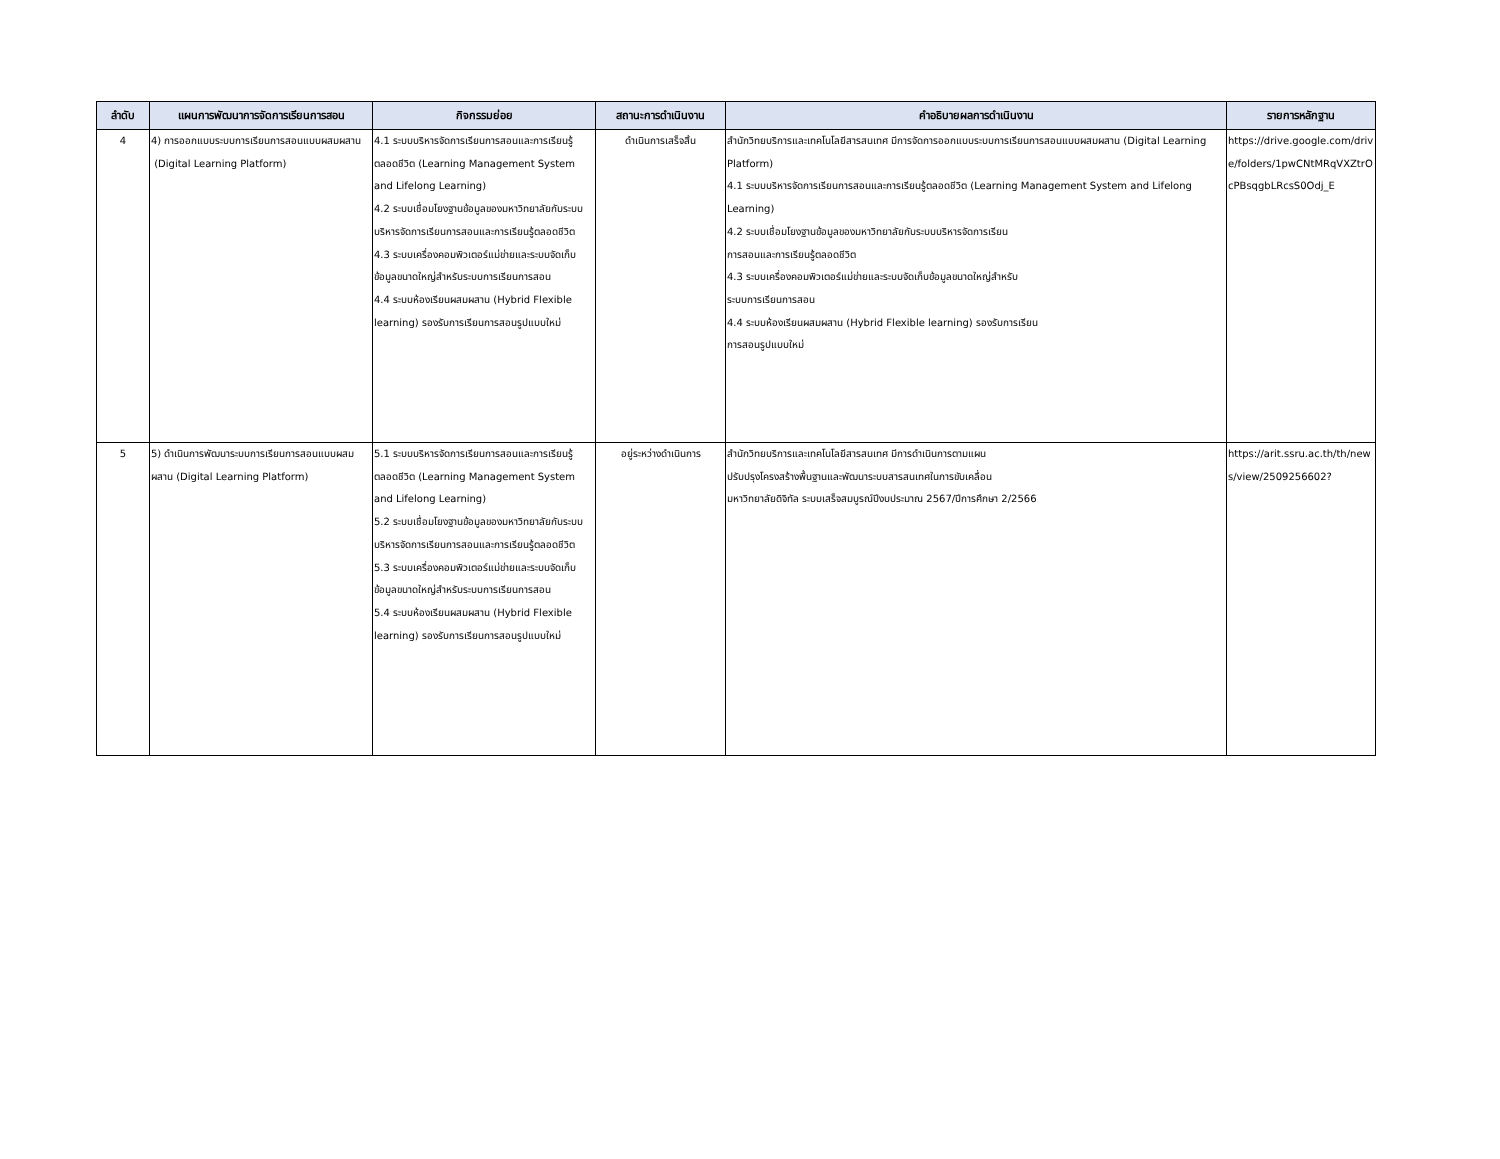| ลำดับ | แผนการพัฒนาการจัดการเรียนการสอน | กิจกรรมย่อย | สถานะการดำเนินงาน | คำอธิบายผลการดำเนินงาน | รายการหลักฐาน |
| --- | --- | --- | --- | --- | --- |
| 4 | 4) การออกแบบระบบการเรียนการสอนแบบผสมผสาน (Digital Learning Platform) | 4.1 ระบบบริหารจัดการเรียนการสอนและการเรียนรู้ตลอดชีวิต (Learning Management System and Lifelong Learning) 4.2 ระบบเชื่อมโยงฐานข้อมูลของมหาวิทยาลัยกับระบบบริหารจัดการเรียนการสอนและการเรียนรู้ตลอดชีวิต 4.3 ระบบเครื่องคอมพิวเตอร์แม่ข่ายและระบบจัดเก็บข้อมูลขนาดใหญ่สำหรับระบบการเรียนการสอน 4.4 ระบบห้องเรียนผสมผสาน (Hybrid Flexible learning) รองรับการเรียนการสอนรูปแบบใหม่ | ดำเนินการเสร็จสิ้น | สำนักวิทยบริการและเทคโนโลยีสารสนเทศ มีการจัดการออกแบบระบบการเรียนการสอนแบบผสมผสาน (Digital Learning Platform) 4.1 ระบบบริหารจัดการเรียนการสอนและการเรียนรู้ตลอดชีวิต (Learning Management System and Lifelong Learning) 4.2 ระบบเชื่อมโยงฐานข้อมูลของมหาวิทยาลัยกับระบบบริหารจัดการเรียน การสอนและการเรียนรู้ตลอดชีวิต 4.3 ระบบเครื่องคอมพิวเตอร์แม่ข่ายและระบบจัดเก็บข้อมูลขนาดใหญ่สำหรับ ระบบการเรียนการสอน 4.4 ระบบห้องเรียนผสมผสาน (Hybrid Flexible learning) รองรับการเรียน การสอนรูปแบบใหม่ | https://drive.google.com/drive/folders/1pwCNtMRqVXZtrOcPBsqgbLRcsS0Odj_E |
| 5 | 5) ดำเนินการพัฒนาระบบการเรียนการสอนแบบผสมผสาน (Digital Learning Platform) | 5.1 ระบบบริหารจัดการเรียนการสอนและการเรียนรู้ตลอดชีวิต (Learning Management System and Lifelong Learning) 5.2 ระบบเชื่อมโยงฐานข้อมูลของมหาวิทยาลัยกับระบบบริหารจัดการเรียนการสอนและการเรียนรู้ตลอดชีวิต 5.3 ระบบเครื่องคอมพิวเตอร์แม่ข่ายและระบบจัดเก็บข้อมูลขนาดใหญ่สำหรับระบบการเรียนการสอน 5.4 ระบบห้องเรียนผสมผสาน (Hybrid Flexible learning) รองรับการเรียนการสอนรูปแบบใหม่ | อยู่ระหว่างดำเนินการ | สำนักวิทยบริการและเทคโนโลยีสารสนเทศ มีการดำเนินการตามแผน ปรับปรุงโครงสร้างพื้นฐานและพัฒนาระบบสารสนเทศในการขับเคลื่อน มหาวิทยาลัยดิจิทัล ระบบเสร็จสมบูรณ์ปีงบประมาณ 2567/ปีการศึกษา 2/2566 | https://arit.ssru.ac.th/th/news/view/2509256602? |